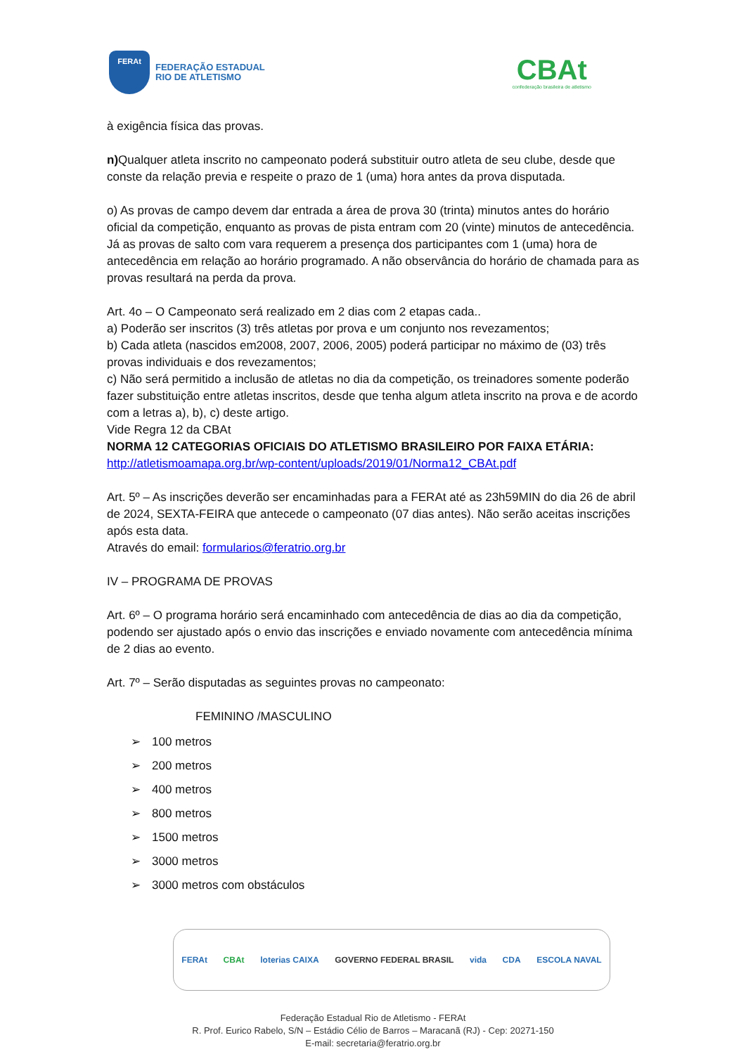FERAt
FEDERAÇÃO ESTADUAL
RIO DE ATLETISMO
CBAt
confederação brasileira de atletismo
à exigência física das provas.
n) Qualquer atleta inscrito no campeonato poderá substituir outro atleta de seu clube, desde que conste da relação previa e respeite o prazo de 1 (uma) hora antes da prova disputada.
o) As provas de campo devem dar entrada a área de prova 30 (trinta) minutos antes do horário oficial da competição, enquanto as provas de pista entram com 20 (vinte) minutos de antecedência. Já as provas de salto com vara requerem a presença dos participantes com 1 (uma) hora de antecedência em relação ao horário programado. A não observância do horário de chamada para as provas resultará na perda da prova.
Art. 4o – O Campeonato será realizado em 2 dias com 2 etapas cada..
a) Poderão ser inscritos (3) três atletas por prova e um conjunto nos revezamentos;
b) Cada atleta (nascidos em2008, 2007, 2006, 2005) poderá participar no máximo de (03) três provas individuais e dos revezamentos;
c) Não será permitido a inclusão de atletas no dia da competição, os treinadores somente poderão fazer substituição entre atletas inscritos, desde que tenha algum atleta inscrito na prova e de acordo com a letras a), b), c) deste artigo.
Vide Regra 12 da CBAt
NORMA 12 CATEGORIAS OFICIAIS DO ATLETISMO BRASILEIRO POR FAIXA ETÁRIA:
http://atletismoamapa.org.br/wp-content/uploads/2019/01/Norma12_CBAt.pdf
Art. 5º – As inscrições deverão ser encaminhadas para a FERAt até as 23h59MIN do dia 26 de abril de 2024, SEXTA-FEIRA que antecede o campeonato (07 dias antes). Não serão aceitas inscrições após esta data.
Através do email: formularios@feratrio.org.br
IV – PROGRAMA DE PROVAS
Art. 6º – O programa horário será encaminhado com antecedência de dias ao dia da competição, podendo ser ajustado após o envio das inscrições e enviado novamente com antecedência mínima de 2 dias ao evento.
Art. 7º – Serão disputadas as seguintes provas no campeonato:
FEMININO /MASCULINO
➢ 100 metros
➢ 200 metros
➢ 400 metros
➢ 800 metros
➢ 1500 metros
➢ 3000 metros
➢ 3000 metros com obstáculos
FERAt CBAt loterias CAIXA GOVERNO FEDERAL BRASIL vida CDA ESCOLA NAVAL
Federação Estadual Rio de Atletismo - FERAt
R. Prof. Eurico Rabelo, S/N – Estádio Célio de Barros – Maracanã (RJ) - Cep: 20271-150
E-mail: secretaria@feratrio.org.br